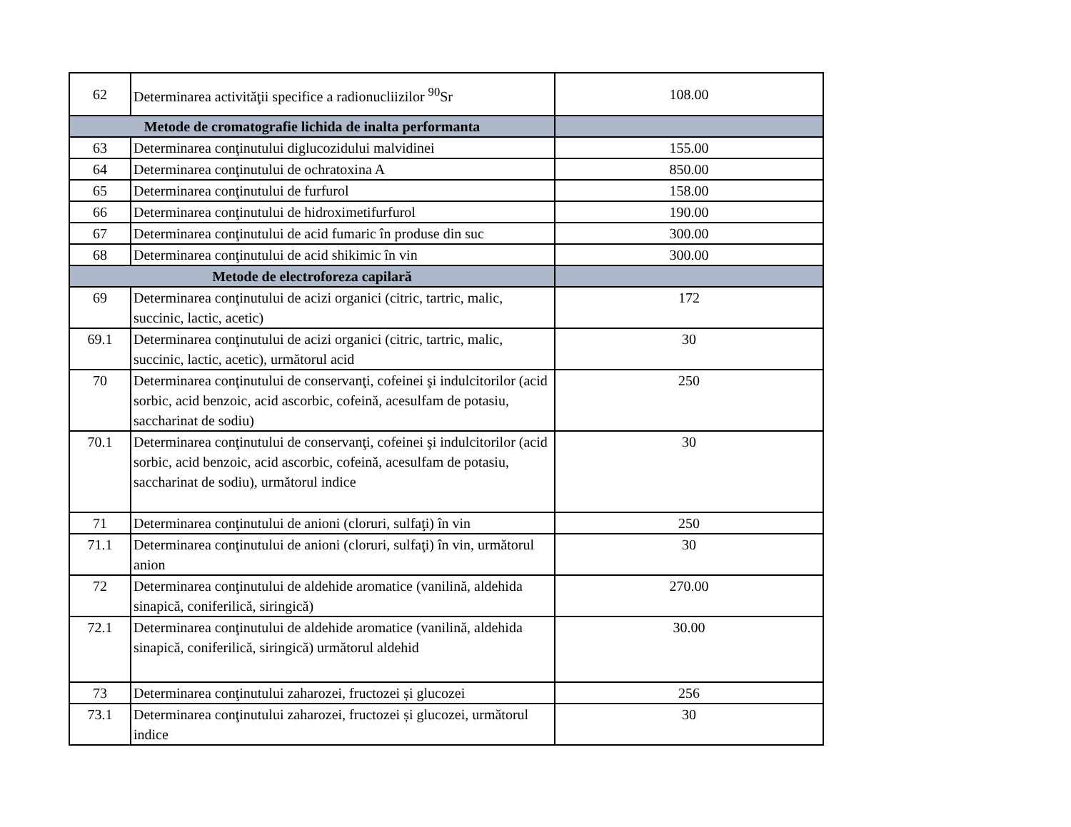| 62 | Determinarea activităţii specifice a radionucliizilor <sup>90</sup>Sr | 108.00 |
| Metode de cromatografie lichida de inalta performanta | | |
| 63 | Determinarea conţinutului diglucozidului malvidinei | 155.00 |
| 64 | Determinarea conţinutului de ochratoxina A | 850.00 |
| 65 | Determinarea conţinutului de furfurol | 158.00 |
| 66 | Determinarea conţinutului de hidroximetifurfurol | 190.00 |
| 67 | Determinarea conţinutului de acid fumaric în produse din suc | 300.00 |
| 68 | Determinarea conţinutului de acid shikimic în vin | 300.00 |
| Metode de electroforeza capilară | | |
| 69 | Determinarea conţinutului de acizi organici (citric, tartric, malic, succinic, lactic, acetic) | 172 |
| 69.1 | Determinarea conţinutului de acizi organici (citric, tartric, malic, succinic, lactic, acetic), următorul acid | 30 |
| 70 | Determinarea conţinutului de conservanţi, cofeinei şi indulcitorilor (acid sorbic, acid benzoic, acid ascorbic, cofeină, acesulfam de potasiu, saccharinat de sodiu) | 250 |
| 70.1 | Determinarea conţinutului de conservanţi, cofeinei şi indulcitorilor (acid sorbic, acid benzoic, acid ascorbic, cofeină, acesulfam de potasiu, saccharinat de sodiu), următorul indice | 30 |
| 71 | Determinarea conţinutului de anioni (cloruri, sulfaţi) în vin | 250 |
| 71.1 | Determinarea conţinutului de anioni (cloruri, sulfaţi) în vin, următorul anion | 30 |
| 72 | Determinarea conţinutului de aldehide aromatice (vanilină, aldehida sinapică, coniferilică, siringică) | 270.00 |
| 72.1 | Determinarea conţinutului de aldehide aromatice (vanilină, aldehida sinapică, coniferilică, siringică) următorul aldehid | 30.00 |
| 73 | Determinarea conţinutului zaharozei, fructozei și glucozei | 256 |
| 73.1 | Determinarea conţinutului zaharozei, fructozei și glucozei, următorul indice | 30 |